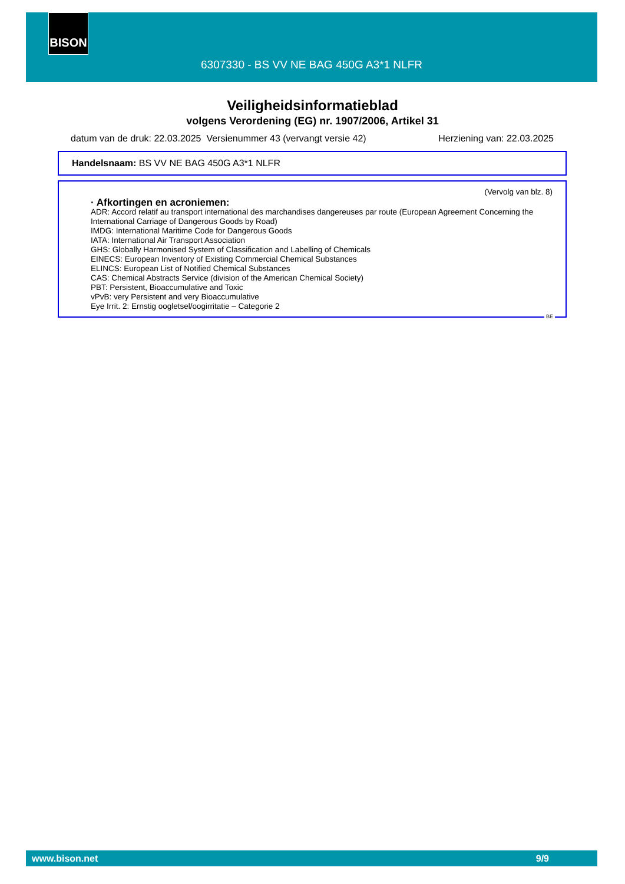BISON
6307330 - BS VV NE BAG 450G A3*1 NLFR
Veiligheidsinformatieblad
volgens Verordening (EG) nr. 1907/2006, Artikel 31
datum van de druk: 22.03.2025 Versienummer 43 (vervangt versie 42) Herziening van: 22.03.2025
Handelsnaam: BS VV NE BAG 450G A3*1 NLFR
(Vervolg van blz. 8)
· Afkortingen en acroniemen:
ADR: Accord relatif au transport international des marchandises dangereuses par route (European Agreement Concerning the International Carriage of Dangerous Goods by Road)
IMDG: International Maritime Code for Dangerous Goods
IATA: International Air Transport Association
GHS: Globally Harmonised System of Classification and Labelling of Chemicals
EINECS: European Inventory of Existing Commercial Chemical Substances
ELINCS: European List of Notified Chemical Substances
CAS: Chemical Abstracts Service (division of the American Chemical Society)
PBT: Persistent, Bioaccumulative and Toxic
vPvB: very Persistent and very Bioaccumulative
Eye Irrit. 2: Ernstig oogletsel/oogirritatie – Categorie 2
BE
www.bison.net 9/9